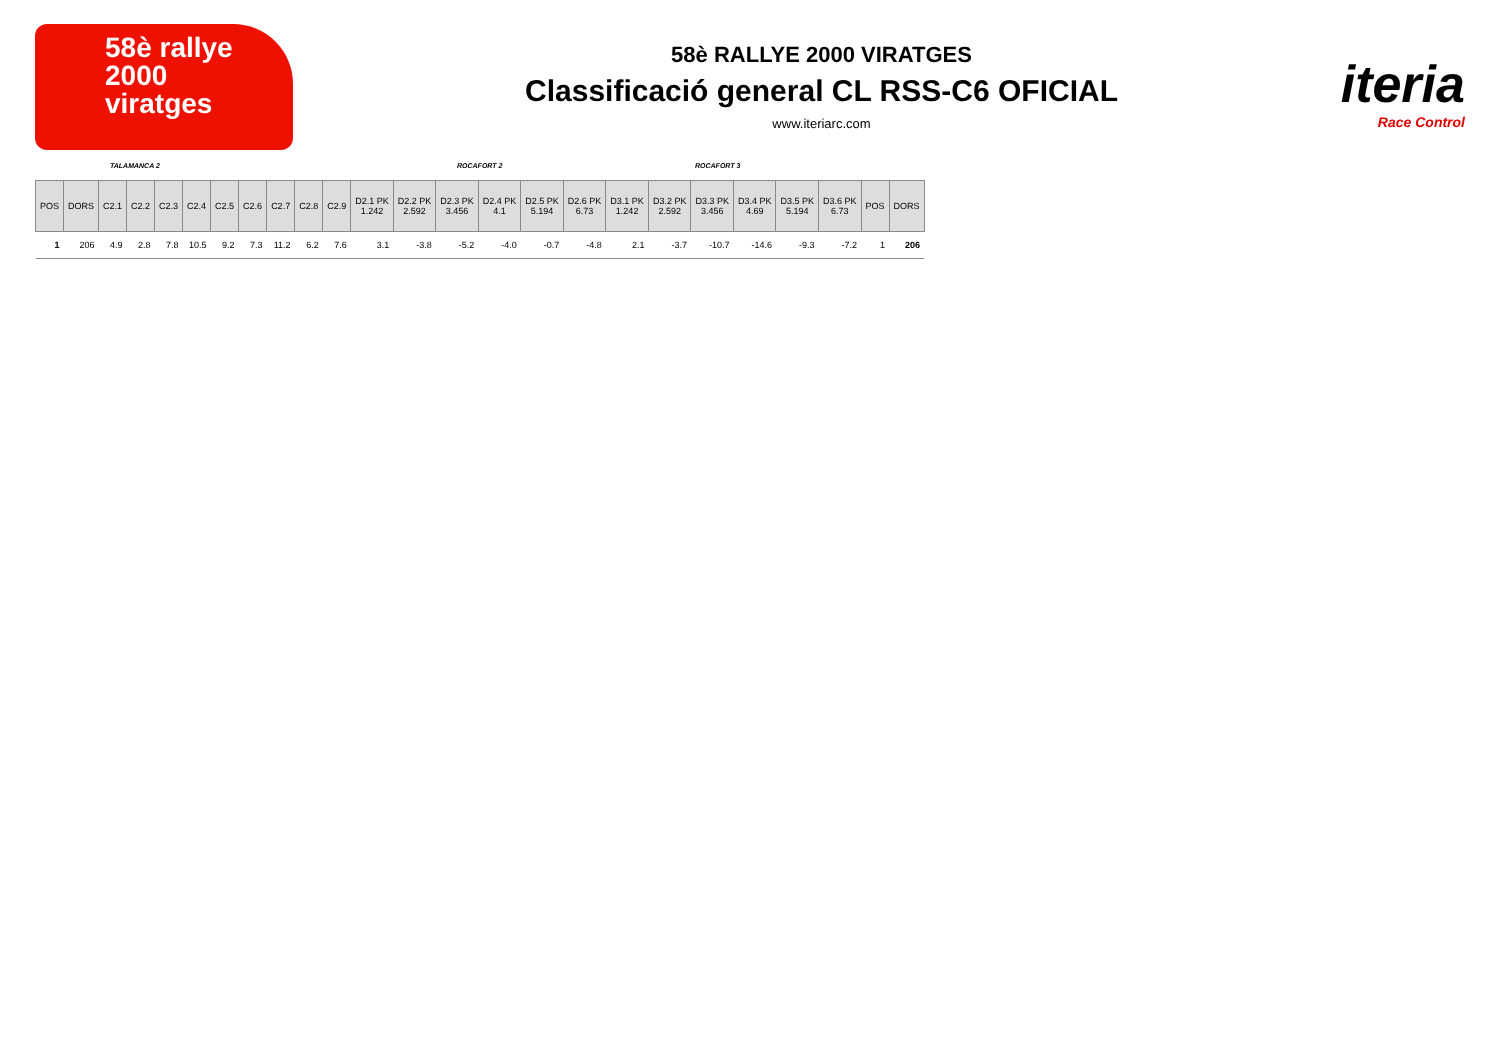58è rallye
2000
viratges
58è RALLYE 2000 VIRATGES
Classificació general CL RSS-C6 OFICIAL
www.iteriarc.com
iteria
Race Control
TALAMANCA 2 ROCAFORT 2 ROCAFORT 3
| POS | DORS | C2.1 | C2.2 | C2.3 | C2.4 | C2.5 | C2.6 | C2.7 | C2.8 | C2.9 | D2.1 PK 1.242 | D2.2 PK 2.592 | D2.3 PK 3.456 | D2.4 PK 4.1 | D2.5 PK 5.194 | D2.6 PK 6.73 | D3.1 PK 1.242 | D3.2 PK 2.592 | D3.3 PK 3.456 | D3.4 PK 4.69 | D3.5 PK 5.194 | D3.6 PK 6.73 | POS | DORS |
| --- | --- | --- | --- | --- | --- | --- | --- | --- | --- | --- | --- | --- | --- | --- | --- | --- | --- | --- | --- | --- | --- | --- | --- | --- |
| 1 | 206 | 4.9 | 2.8 | 7.8 | 10.5 | 9.2 | 7.3 | 11.2 | 6.2 | 7.6 | 3.1 | -3.8 | -5.2 | -4.0 | -0.7 | -4.8 | 2.1 | -3.7 | -10.7 | -14.6 | -9.3 | -7.2 | 1 | 206 |